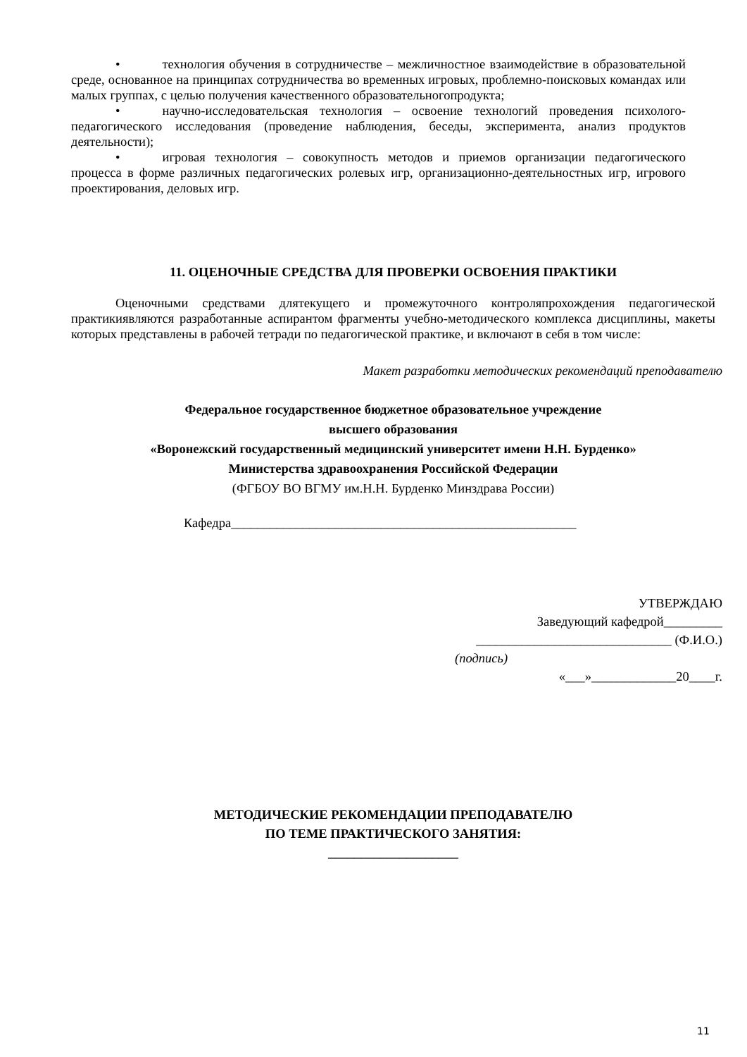• технология обучения в сотрудничестве – межличностное взаимодействие в образовательной среде, основанное на принципах сотрудничества во временных игровых, проблемно-поисковых командах или малых группах, с целью получения качественного образовательногопродукта;
• научно-исследовательская технология – освоение технологий проведения психолого-педагогического исследования (проведение наблюдения, беседы, эксперимента, анализ продуктов деятельности);
• игровая технология – совокупность методов и приемов организации педагогического процесса в форме различных педагогических ролевых игр, организационно-деятельностных игр, игрового проектирования, деловых игр.
11. ОЦЕНОЧНЫЕ СРЕДСТВА ДЛЯ ПРОВЕРКИ ОСВОЕНИЯ ПРАКТИКИ
Оценочными средствами длятекущего и промежуточного контроляпрохождения педагогической практикиявляются разработанные аспирантом фрагменты учебно-методического комплекса дисциплины, макеты которых представлены в рабочей тетради по педагогической практике, и включают в себя в том числе:
Макет разработки методических рекомендаций преподавателю
Федеральное государственное бюджетное образовательное учреждение
высшего образования
«Воронежский государственный медицинский университет имени Н.Н. Бурденко»
Министерства здравоохранения Российской Федерации
(ФГБОУ ВО ВГМУ им.Н.Н. Бурденко Минздрава России)
Кафедра_____________________________________________________
УТВЕРЖДАЮ
Заведующий кафедрой_________
______________________________ (Ф.И.О.)
(подпись)
«___»_____________20____г.
МЕТОДИЧЕСКИЕ РЕКОМЕНДАЦИИ ПРЕПОДАВАТЕЛЮ
ПО ТЕМЕ ПРАКТИЧЕСКОГО ЗАНЯТИЯ:
____________________
11